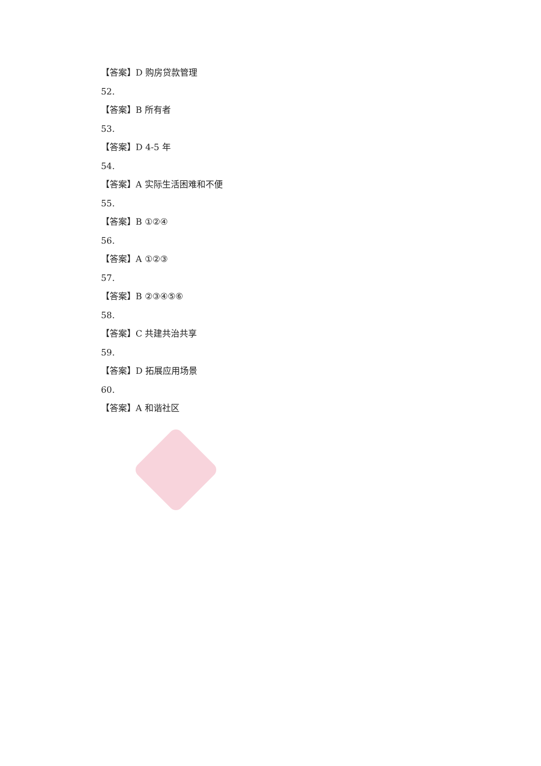【答案】D 购房贷款管理
52.
【答案】B 所有者
53.
【答案】D 4-5 年
54.
【答案】A 实际生活困难和不便
55.
【答案】B ①②④
56.
【答案】A ①②③
57.
【答案】B ②③④⑤⑥
58.
【答案】C 共建共治共享
59.
【答案】D 拓展应用场景
60.
【答案】A 和谐社区